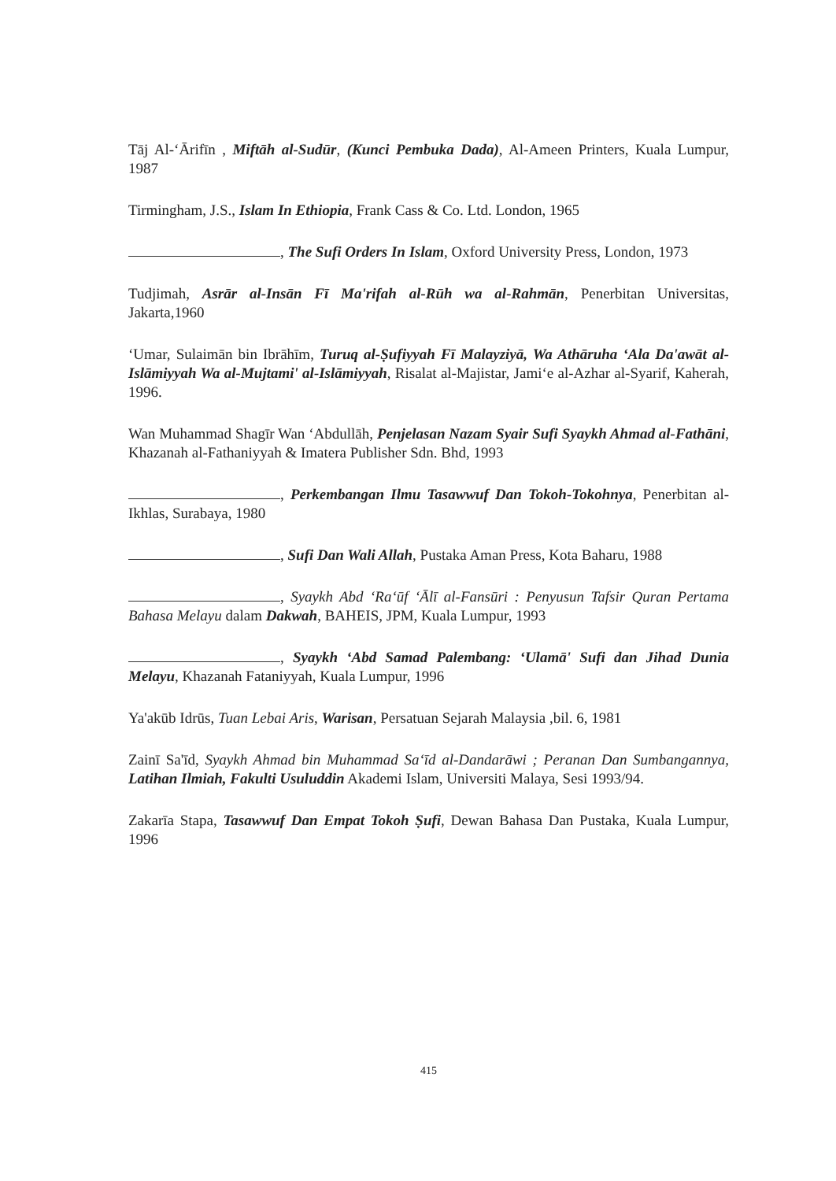Tāj Al-ʻĀrifīn , Miftāh al-Sudūr, (Kunci Pembuka Dada), Al-Ameen Printers, Kuala Lumpur, 1987
Tirmingham, J.S., Islam In Ethiopia, Frank Cass & Co. Ltd. London, 1965
, The Sufi Orders In Islam, Oxford University Press, London, 1973
Tudjimah, Asrār al-Insān Fī Ma'rifah al-Rūh wa al-Rahmān, Penerbitan Universitas, Jakarta,1960
ʻUmar, Sulaimān bin Ibrāhīm, Turuq al-Ṣufiyyah Fī Malayziyā, Wa Athāruha ʻAla Da'awāt al-Islāmiyyah Wa al-Mujtami' al-Islāmiyyah, Risalat al-Majistar, Jamiʻe al-Azhar al-Syarif, Kaherah, 1996.
Wan Muhammad Shagīr Wan ʻAbdullāh, Penjelasan Nazam Syair Sufi Syaykh Ahmad al-Fathāni, Khazanah al-Fathaniyyah & Imatera Publisher Sdn. Bhd, 1993
, Perkembangan Ilmu Tasawwuf Dan Tokoh-Tokohnya, Penerbitan al-Ikhlas, Surabaya, 1980
, Sufi Dan Wali Allah, Pustaka Aman Press, Kota Baharu, 1988
, Syaykh Abd ʻRaʻūf ʻĀlī al-Fansūri : Penyusun Tafsir Quran Pertama Bahasa Melayu dalam Dakwah, BAHEIS, JPM, Kuala Lumpur, 1993
, Syaykh ʻAbd Samad Palembang: ʻUlamā' Sufi dan Jihad Dunia Melayu, Khazanah Fataniyyah, Kuala Lumpur, 1996
Ya'akūb Idrūs, Tuan Lebai Aris, Warisan, Persatuan Sejarah Malaysia ,bil. 6, 1981
Zainī Sa'īd, Syaykh Ahmad bin Muhammad Saʻīd al-Dandarāwi ; Peranan Dan Sumbangannya, Latihan Ilmiah, Fakulti Usuluddin Akademi Islam, Universiti Malaya, Sesi 1993/94.
Zakarīa Stapa, Tasawwuf Dan Empat Tokoh Ṣufi, Dewan Bahasa Dan Pustaka, Kuala Lumpur, 1996
415